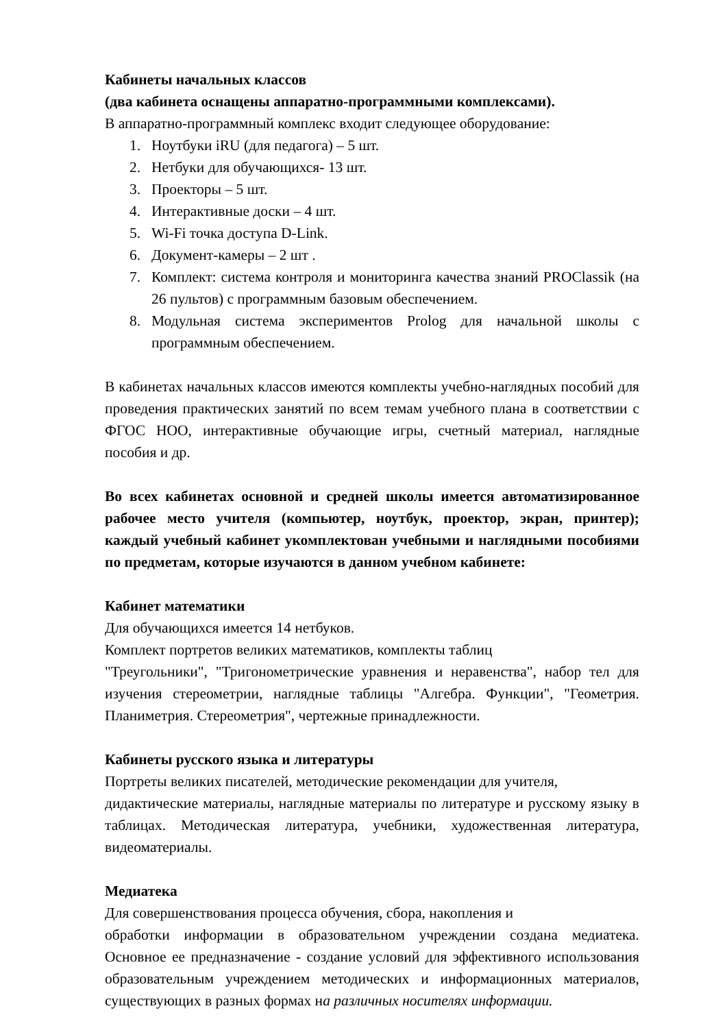Кабинеты начальных классов
(два кабинета оснащены аппаратно-программными комплексами).
В аппаратно-программный комплекс входит следующее оборудование:
1. Ноутбуки iRU (для педагога) – 5 шт.
2. Нетбуки для обучающихся- 13 шт.
3. Проекторы – 5 шт.
4. Интерактивные доски – 4 шт.
5. Wi-Fi точка доступа D-Link.
6. Документ-камеры – 2 шт .
7. Комплект: система контроля и мониторинга качества знаний PROClassik (на 26 пультов) с программным базовым обеспечением.
8. Модульная система экспериментов Prolog для начальной школы с программным обеспечением.
В кабинетах начальных классов имеются комплекты учебно-наглядных пособий для проведения практических занятий по всем темам учебного плана в соответствии с ФГОС НОО, интерактивные обучающие игры, счетный материал, наглядные пособия и др.
Во всех кабинетах основной и средней школы имеется автоматизированное рабочее место учителя (компьютер, ноутбук, проектор, экран, принтер); каждый учебный кабинет укомплектован учебными и наглядными пособиями по предметам, которые изучаются в данном учебном кабинете:
Кабинет математики
Для обучающихся имеется 14 нетбуков.
Комплект портретов великих математиков, комплекты таблиц
"Треугольники", "Тригонометрические уравнения и неравенства", набор тел для изучения стереометрии, наглядные таблицы "Алгебра. Функции", "Геометрия. Планиметрия. Стереометрия", чертежные принадлежности.
Кабинеты русского языка и литературы
Портреты великих писателей, методические рекомендации для учителя,
дидактические материалы, наглядные материалы по литературе и русскому языку в таблицах. Методическая литература, учебники, художественная литература, видеоматериалы.
Медиатека
Для совершенствования процесса обучения, сбора, накопления и
обработки информации в образовательном учреждении создана медиатека. Основное ее предназначение - создание условий для эффективного использования образовательным учреждением методических и информационных материалов, существующих в разных формах на различных носителях информации.